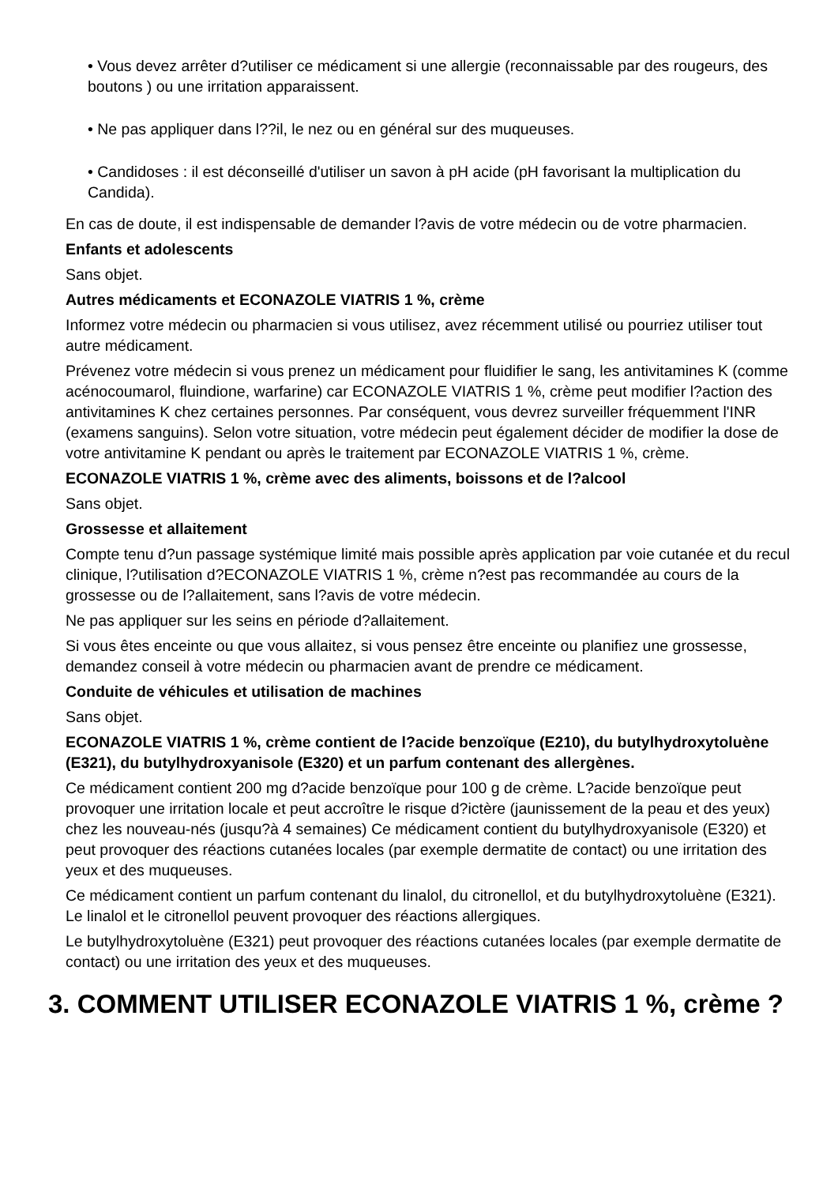• Vous devez arrêter d?utiliser ce médicament si une allergie (reconnaissable par des rougeurs, des boutons ) ou une irritation apparaissent.
• Ne pas appliquer dans l??il, le nez ou en général sur des muqueuses.
• Candidoses : il est déconseillé d'utiliser un savon à pH acide (pH favorisant la multiplication du Candida).
En cas de doute, il est indispensable de demander l?avis de votre médecin ou de votre pharmacien.
Enfants et adolescents
Sans objet.
Autres médicaments et ECONAZOLE VIATRIS 1 %, crème
Informez votre médecin ou pharmacien si vous utilisez, avez récemment utilisé ou pourriez utiliser tout autre médicament.
Prévenez votre médecin si vous prenez un médicament pour fluidifier le sang, les antivitamines K (comme acénocoumarol, fluindione, warfarine) car ECONAZOLE VIATRIS 1 %, crème peut modifier l?action des antivitamines K chez certaines personnes. Par conséquent, vous devrez surveiller fréquemment l'INR (examens sanguins). Selon votre situation, votre médecin peut également décider de modifier la dose de votre antivitamine K pendant ou après le traitement par ECONAZOLE VIATRIS 1 %, crème.
ECONAZOLE VIATRIS 1 %, crème avec des aliments, boissons et de l?alcool
Sans objet.
Grossesse et allaitement
Compte tenu d?un passage systémique limité mais possible après application par voie cutanée et du recul clinique, l?utilisation d?ECONAZOLE VIATRIS 1 %, crème n?est pas recommandée au cours de la grossesse ou de l?allaitement, sans l?avis de votre médecin.
Ne pas appliquer sur les seins en période d?allaitement.
Si vous êtes enceinte ou que vous allaitez, si vous pensez être enceinte ou planifiez une grossesse, demandez conseil à votre médecin ou pharmacien avant de prendre ce médicament.
Conduite de véhicules et utilisation de machines
Sans objet.
ECONAZOLE VIATRIS 1 %, crème contient de l?acide benzoïque (E210), du butylhydroxytoluène (E321), du butylhydroxyanisole (E320) et un parfum contenant des allergènes.
Ce médicament contient 200 mg d?acide benzoïque pour 100 g de crème. L?acide benzoïque peut provoquer une irritation locale et peut accroître le risque d?ictère (jaunissement de la peau et des yeux) chez les nouveau-nés (jusqu?à 4 semaines) Ce médicament contient du butylhydroxyanisole (E320) et peut provoquer des réactions cutanées locales (par exemple dermatite de contact) ou une irritation des yeux et des muqueuses.
Ce médicament contient un parfum contenant du linalol, du citronellol, et du butylhydroxytoluène (E321). Le linalol et le citronellol peuvent provoquer des réactions allergiques.
Le butylhydroxytoluène (E321) peut provoquer des réactions cutanées locales (par exemple dermatite de contact) ou une irritation des yeux et des muqueuses.
3. COMMENT UTILISER ECONAZOLE VIATRIS 1 %, crème ?